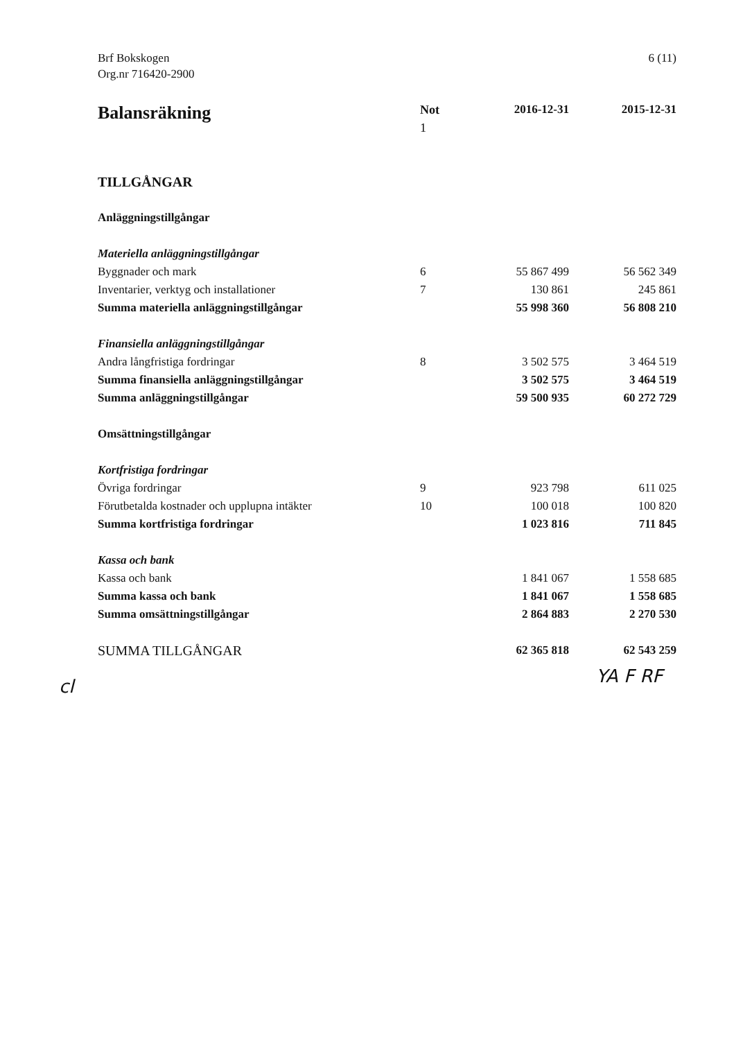Brf Bokskogen
Org.nr 716420-2900
6 (11)
| Balansräkning | Not 1 | 2016-12-31 | 2015-12-31 |
| --- | --- | --- | --- |
| TILLGÅNGAR | | | |
| Anläggningstillgångar | | | |
| Materiella anläggningstillgångar | | | |
| Byggnader och mark | 6 | 55 867 499 | 56 562 349 |
| Inventarier, verktyg och installationer | 7 | 130 861 | 245 861 |
| Summa materiella anläggningstillgångar | | 55 998 360 | 56 808 210 |
| Finansiella anläggningstillgångar | | | |
| Andra långfristiga fordringar | 8 | 3 502 575 | 3 464 519 |
| Summa finansiella anläggningstillgångar | | 3 502 575 | 3 464 519 |
| Summa anläggningstillgångar | | 59 500 935 | 60 272 729 |
| Omsättningstillgångar | | | |
| Kortfristiga fordringar | | | |
| Övriga fordringar | 9 | 923 798 | 611 025 |
| Förutbetalda kostnader och upplupna intäkter | 10 | 100 018 | 100 820 |
| Summa kortfristiga fordringar | | 1 023 816 | 711 845 |
| Kassa och bank | | | |
| Kassa och bank | | 1 841 067 | 1 558 685 |
| Summa kassa och bank | | 1 841 067 | 1 558 685 |
| Summa omsättningstillgångar | | 2 864 883 | 2 270 530 |
| SUMMA TILLGÅNGAR | | 62 365 818 | 62 543 259 |
cl YA F RF